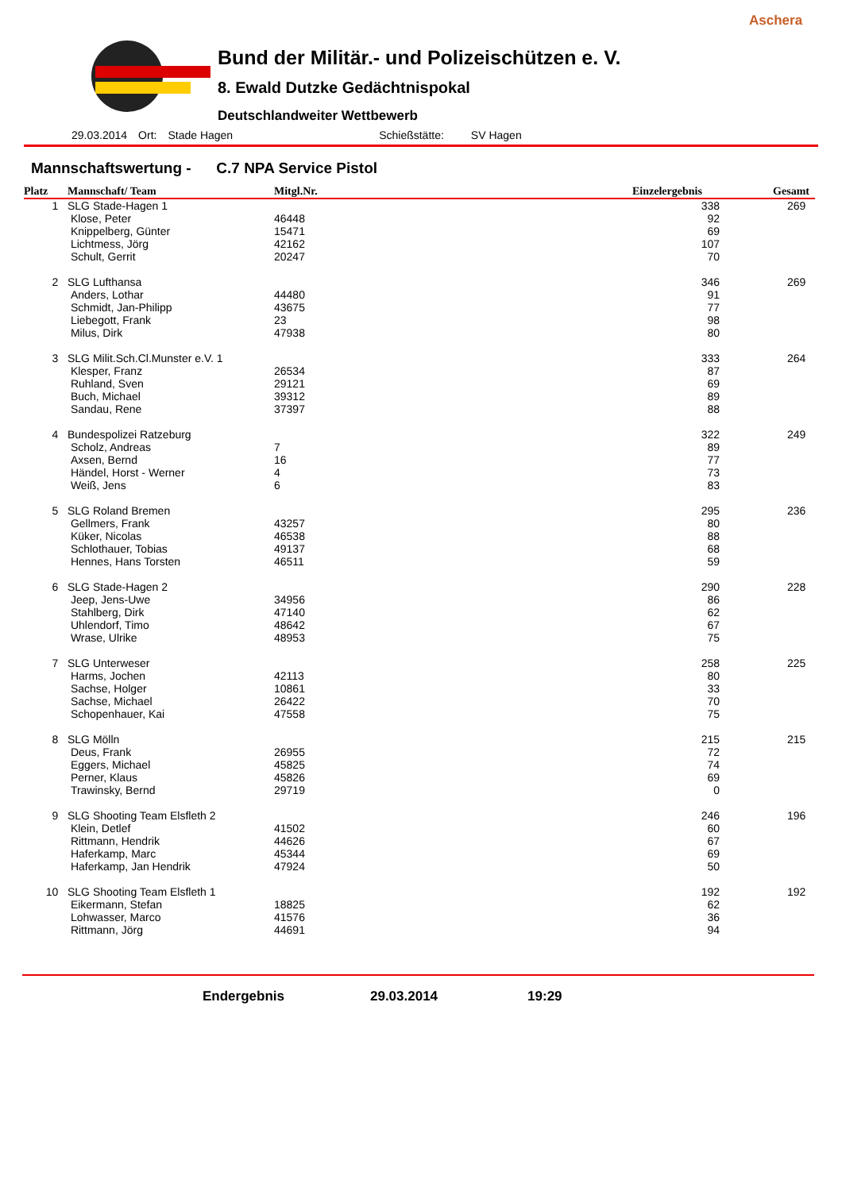Aschera
Bund der Militär.- und Polizeischützen e. V.
8. Ewald Dutzke Gedächtnispokal
Deutschlandweiter Wettbewerb
29.03.2014 Ort: Stade Hagen Schießstätte: SV Hagen
Mannschaftswertung - C.7 NPA Service Pistol
| Platz | Mannschaft/ Team | Mitgl.Nr. | Einzelergebnis | Gesamt |
| --- | --- | --- | --- | --- |
| 1 | SLG Stade-Hagen 1 | | 338 | 269 |
| | Klose, Peter | 46448 | 92 | |
| | Knippelberg, Günter | 15471 | 69 | |
| | Lichtmess, Jörg | 42162 | 107 | |
| | Schult, Gerrit | 20247 | 70 | |
| 2 | SLG Lufthansa | | 346 | 269 |
| | Anders, Lothar | 44480 | 91 | |
| | Schmidt, Jan-Philipp | 43675 | 77 | |
| | Liebegott, Frank | 23 | 98 | |
| | Milus, Dirk | 47938 | 80 | |
| 3 | SLG Milit.Sch.Cl.Munster e.V. 1 | | 333 | 264 |
| | Klesper, Franz | 26534 | 87 | |
| | Ruhland, Sven | 29121 | 69 | |
| | Buch, Michael | 39312 | 89 | |
| | Sandau, Rene | 37397 | 88 | |
| 4 | Bundespolizei Ratzeburg | | 322 | 249 |
| | Scholz, Andreas | 7 | 89 | |
| | Axsen, Bernd | 16 | 77 | |
| | Händel, Horst - Werner | 4 | 73 | |
| | Weiß, Jens | 6 | 83 | |
| 5 | SLG Roland Bremen | | 295 | 236 |
| | Gellmers, Frank | 43257 | 80 | |
| | Küker, Nicolas | 46538 | 88 | |
| | Schlothauer, Tobias | 49137 | 68 | |
| | Hennes, Hans Torsten | 46511 | 59 | |
| 6 | SLG Stade-Hagen 2 | | 290 | 228 |
| | Jeep, Jens-Uwe | 34956 | 86 | |
| | Stahlberg, Dirk | 47140 | 62 | |
| | Uhlendorf, Timo | 48642 | 67 | |
| | Wrase, Ulrike | 48953 | 75 | |
| 7 | SLG Unterweser | | 258 | 225 |
| | Harms, Jochen | 42113 | 80 | |
| | Sachse, Holger | 10861 | 33 | |
| | Sachse, Michael | 26422 | 70 | |
| | Schopenhauer, Kai | 47558 | 75 | |
| 8 | SLG Mölln | | 215 | 215 |
| | Deus, Frank | 26955 | 72 | |
| | Eggers, Michael | 45825 | 74 | |
| | Perner, Klaus | 45826 | 69 | |
| | Trawinsky, Bernd | 29719 | 0 | |
| 9 | SLG Shooting Team Elsfleth 2 | | 246 | 196 |
| | Klein, Detlef | 41502 | 60 | |
| | Rittmann, Hendrik | 44626 | 67 | |
| | Haferkamp, Marc | 45344 | 69 | |
| | Haferkamp, Jan Hendrik | 47924 | 50 | |
| 10 | SLG Shooting Team Elsfleth 1 | | 192 | 192 |
| | Eikermann, Stefan | 18825 | 62 | |
| | Lohwasser, Marco | 41576 | 36 | |
| | Rittmann, Jörg | 44691 | 94 | |
Endergebnis 29.03.2014 19:29